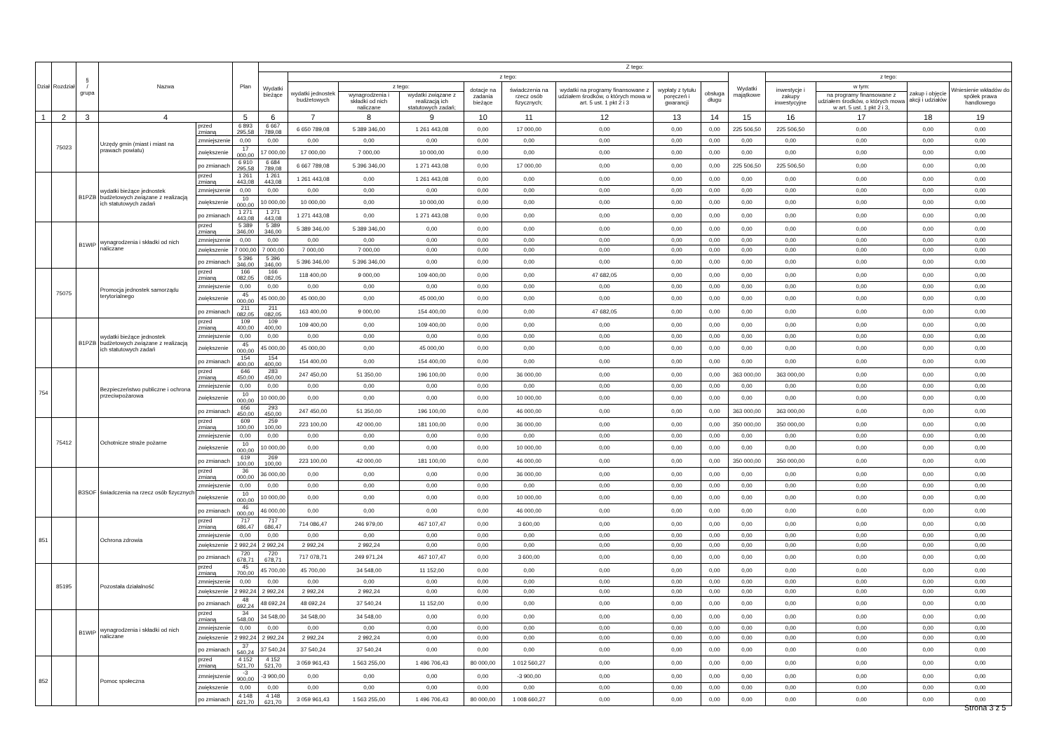| Dział | Rozdział | § / grupa | Nazwa | | Plan | Z tego: | | | | | | | | | | | | | |
| --- | --- | --- | --- | --- | --- | --- | --- | --- | --- | --- | --- | --- | --- | --- | --- | --- | --- | --- | --- |
| | | | | | | Wydatki bieżące | z tego: | | | | | | | | Wydatki majątkowe | z tego: | | | |
| | | | | | | | wydatki jednostek budżetowych | z tego: | | dotacje na zadania bieżące | świadczenia na rzecz osób fizycznych; | wydatki na programy finansowane z udziałem środków, o których mowa w art. 5 ust. 1 pkt 2 i 3 | wypłaty z tytułu poręczeń i gwarancji | obsługa długu | | inwestycje i zakupy inwestycyjne | w tym: | zakup i objęcie akcji i udziałów | Wniesienie wkładów do spółek prawa handlowego |
| | | | | | | | | wynagrodzenia i składki od nich naliczane | wydatki związane z realizacją ich statutowych zadań; | | | | | | | | na programy finansowane z udziałem środków, o których mowa w art. 5 ust. 1 pkt 2 i 3, | | |
| 1 | 2 | 3 | 4 | | 5 | 6 | 7 | 8 | 9 | 10 | 11 | 12 | 13 | 14 | 15 | 16 | 17 | 18 | 19 |
| | 75023 | | Urzędy gmin (miast i miast na prawach powiatu) | przed zmianą | 6 893 295,58 | 6 667 789,08 | 6 650 789,08 | 5 389 346,00 | 1 261 443,08 | 0,00 | 17 000,00 | 0,00 | 0,00 | 0,00 | 225 506,50 | 225 506,50 | 0,00 | 0,00 | 0,00 |
| | | | | zmniejszenie | 0,00 | 0,00 | 0,00 | 0,00 | 0,00 | 0,00 | 0,00 | 0,00 | 0,00 | 0,00 | 0,00 | 0,00 | 0,00 | 0,00 | 0,00 |
| | | | | zwiększenie | 17 000,00 | 17 000,00 | 17 000,00 | 7 000,00 | 10 000,00 | 0,00 | 0,00 | 0,00 | 0,00 | 0,00 | 0,00 | 0,00 | 0,00 | 0,00 | 0,00 |
| | | | | po zmianach | 6 910 295,58 | 6 684 789,08 | 6 667 789,08 | 5 396 346,00 | 1 271 443,08 | 0,00 | 17 000,00 | 0,00 | 0,00 | 0,00 | 225 506,50 | 225 506,50 | 0,00 | 0,00 | 0,00 |
| | | B1PZB | wydatki bieżące jednostek budżetowych związane z realizacją ich statutowych zadań | przed zmianą | 1 261 443,08 | 1 261 443,08 | 1 261 443,08 | 0,00 | 1 261 443,08 | 0,00 | 0,00 | 0,00 | 0,00 | 0,00 | 0,00 | 0,00 | 0,00 | 0,00 | 0,00 |
| | | | | zmniejszenie | 0,00 | 0,00 | 0,00 | 0,00 | 0,00 | 0,00 | 0,00 | 0,00 | 0,00 | 0,00 | 0,00 | 0,00 | 0,00 | 0,00 | 0,00 |
| | | | | zwiększenie | 10 000,00 | 10 000,00 | 10 000,00 | 0,00 | 10 000,00 | 0,00 | 0,00 | 0,00 | 0,00 | 0,00 | 0,00 | 0,00 | 0,00 | 0,00 | 0,00 |
| | | | | po zmianach | 1 271 443,08 | 1 271 443,08 | 1 271 443,08 | 0,00 | 1 271 443,08 | 0,00 | 0,00 | 0,00 | 0,00 | 0,00 | 0,00 | 0,00 | 0,00 | 0,00 | 0,00 |
| | | B1WIP | wynagrodzenia i składki od nich naliczane | przed zmianą | 5 389 346,00 | 5 389 346,00 | 5 389 346,00 | 5 389 346,00 | 0,00 | 0,00 | 0,00 | 0,00 | 0,00 | 0,00 | 0,00 | 0,00 | 0,00 | 0,00 | 0,00 |
| | | | | zmniejszenie | 0,00 | 0,00 | 0,00 | 0,00 | 0,00 | 0,00 | 0,00 | 0,00 | 0,00 | 0,00 | 0,00 | 0,00 | 0,00 | 0,00 | 0,00 |
| | | | | zwiększenie | 7 000,00 | 7 000,00 | 7 000,00 | 7 000,00 | 0,00 | 0,00 | 0,00 | 0,00 | 0,00 | 0,00 | 0,00 | 0,00 | 0,00 | 0,00 | 0,00 |
| | | | | po zmianach | 5 396 346,00 | 5 396 346,00 | 5 396 346,00 | 5 396 346,00 | 0,00 | 0,00 | 0,00 | 0,00 | 0,00 | 0,00 | 0,00 | 0,00 | 0,00 | 0,00 | 0,00 |
| | 75075 | | Promocja jednostek samorządu terytorialnego | przed zmianą | 166 082,05 | 166 082,05 | 118 400,00 | 9 000,00 | 109 400,00 | 0,00 | 0,00 | 47 682,05 | 0,00 | 0,00 | 0,00 | 0,00 | 0,00 | 0,00 | 0,00 |
| | | | | zmniejszenie | 0,00 | 0,00 | 0,00 | 0,00 | 0,00 | 0,00 | 0,00 | 0,00 | 0,00 | 0,00 | 0,00 | 0,00 | 0,00 | 0,00 | 0,00 |
| | | | | zwiększenie | 45 000,00 | 45 000,00 | 45 000,00 | 0,00 | 45 000,00 | 0,00 | 0,00 | 0,00 | 0,00 | 0,00 | 0,00 | 0,00 | 0,00 | 0,00 | 0,00 |
| | | | | po zmianach | 211 082,05 | 211 082,05 | 163 400,00 | 9 000,00 | 154 400,00 | 0,00 | 0,00 | 47 682,05 | 0,00 | 0,00 | 0,00 | 0,00 | 0,00 | 0,00 | 0,00 |
| | | B1PZB | wydatki bieżące jednostek budżetowych związane z realizacją ich statutowych zadań | przed zmianą | 109 400,00 | 109 400,00 | 109 400,00 | 0,00 | 109 400,00 | 0,00 | 0,00 | 0,00 | 0,00 | 0,00 | 0,00 | 0,00 | 0,00 | 0,00 | 0,00 |
| | | | | zmniejszenie | 0,00 | 0,00 | 0,00 | 0,00 | 0,00 | 0,00 | 0,00 | 0,00 | 0,00 | 0,00 | 0,00 | 0,00 | 0,00 | 0,00 | 0,00 |
| | | | | zwiększenie | 45 000,00 | 45 000,00 | 45 000,00 | 0,00 | 45 000,00 | 0,00 | 0,00 | 0,00 | 0,00 | 0,00 | 0,00 | 0,00 | 0,00 | 0,00 | 0,00 |
| | | | | po zmianach | 154 400,00 | 154 400,00 | 154 400,00 | 0,00 | 154 400,00 | 0,00 | 0,00 | 0,00 | 0,00 | 0,00 | 0,00 | 0,00 | 0,00 | 0,00 | 0,00 |
| 754 | | | Bezpieczeństwo publiczne i ochrona przeciwpożarowa | przed zmianą | 646 450,00 | 283 450,00 | 247 450,00 | 51 350,00 | 196 100,00 | 0,00 | 36 000,00 | 0,00 | 0,00 | 0,00 | 363 000,00 | 363 000,00 | 0,00 | 0,00 | 0,00 |
| | | | | zmniejszenie | 0,00 | 0,00 | 0,00 | 0,00 | 0,00 | 0,00 | 0,00 | 0,00 | 0,00 | 0,00 | 0,00 | 0,00 | 0,00 | 0,00 | 0,00 |
| | | | | zwiększenie | 10 000,00 | 10 000,00 | 0,00 | 0,00 | 0,00 | 0,00 | 10 000,00 | 0,00 | 0,00 | 0,00 | 0,00 | 0,00 | 0,00 | 0,00 | 0,00 |
| | | | | po zmianach | 656 450,00 | 293 450,00 | 247 450,00 | 51 350,00 | 196 100,00 | 0,00 | 46 000,00 | 0,00 | 0,00 | 0,00 | 363 000,00 | 363 000,00 | 0,00 | 0,00 | 0,00 |
| | 75412 | | Ochotnicze straże pożarne | przed zmianą | 609 100,00 | 259 100,00 | 223 100,00 | 42 000,00 | 181 100,00 | 0,00 | 36 000,00 | 0,00 | 0,00 | 0,00 | 350 000,00 | 350 000,00 | 0,00 | 0,00 | 0,00 |
| | | | | zmniejszenie | 0,00 | 0,00 | 0,00 | 0,00 | 0,00 | 0,00 | 0,00 | 0,00 | 0,00 | 0,00 | 0,00 | 0,00 | 0,00 | 0,00 | 0,00 |
| | | | | zwiększenie | 10 000,00 | 10 000,00 | 0,00 | 0,00 | 0,00 | 0,00 | 10 000,00 | 0,00 | 0,00 | 0,00 | 0,00 | 0,00 | 0,00 | 0,00 | 0,00 |
| | | | | po zmianach | 619 100,00 | 269 100,00 | 223 100,00 | 42 000,00 | 181 100,00 | 0,00 | 46 000,00 | 0,00 | 0,00 | 0,00 | 350 000,00 | 350 000,00 | 0,00 | 0,00 | 0,00 |
| | | B3SOF | świadczenia na rzecz osób fizycznych | przed zmianą | 36 000,00 | 36 000,00 | 0,00 | 0,00 | 0,00 | 0,00 | 36 000,00 | 0,00 | 0,00 | 0,00 | 0,00 | 0,00 | 0,00 | 0,00 | 0,00 |
| | | | | zmniejszenie | 0,00 | 0,00 | 0,00 | 0,00 | 0,00 | 0,00 | 0,00 | 0,00 | 0,00 | 0,00 | 0,00 | 0,00 | 0,00 | 0,00 | 0,00 |
| | | | | zwiększenie | 10 000,00 | 10 000,00 | 0,00 | 0,00 | 0,00 | 0,00 | 10 000,00 | 0,00 | 0,00 | 0,00 | 0,00 | 0,00 | 0,00 | 0,00 | 0,00 |
| | | | | po zmianach | 46 000,00 | 46 000,00 | 0,00 | 0,00 | 0,00 | 0,00 | 46 000,00 | 0,00 | 0,00 | 0,00 | 0,00 | 0,00 | 0,00 | 0,00 | 0,00 |
| 851 | | | Ochrona zdrowia | przed zmianą | 717 686,47 | 717 686,47 | 714 086,47 | 246 979,00 | 467 107,47 | 0,00 | 3 600,00 | 0,00 | 0,00 | 0,00 | 0,00 | 0,00 | 0,00 | 0,00 | 0,00 |
| | | | | zmniejszenie | 0,00 | 0,00 | 0,00 | 0,00 | 0,00 | 0,00 | 0,00 | 0,00 | 0,00 | 0,00 | 0,00 | 0,00 | 0,00 | 0,00 | 0,00 |
| | | | | zwiększenie | 2 992,24 | 2 992,24 | 2 992,24 | 2 992,24 | 0,00 | 0,00 | 0,00 | 0,00 | 0,00 | 0,00 | 0,00 | 0,00 | 0,00 | 0,00 | 0,00 |
| | | | | po zmianach | 720 678,71 | 720 678,71 | 717 078,71 | 249 971,24 | 467 107,47 | 0,00 | 3 600,00 | 0,00 | 0,00 | 0,00 | 0,00 | 0,00 | 0,00 | 0,00 | 0,00 |
| | 85195 | | Pozostała działalność | przed zmianą | 45 700,00 | 45 700,00 | 45 700,00 | 34 548,00 | 11 152,00 | 0,00 | 0,00 | 0,00 | 0,00 | 0,00 | 0,00 | 0,00 | 0,00 | 0,00 | 0,00 |
| | | | | zmniejszenie | 0,00 | 0,00 | 0,00 | 0,00 | 0,00 | 0,00 | 0,00 | 0,00 | 0,00 | 0,00 | 0,00 | 0,00 | 0,00 | 0,00 | 0,00 |
| | | | | zwiększenie | 2 992,24 | 2 992,24 | 2 992,24 | 2 992,24 | 0,00 | 0,00 | 0,00 | 0,00 | 0,00 | 0,00 | 0,00 | 0,00 | 0,00 | 0,00 | 0,00 |
| | | | | po zmianach | 48 692,24 | 48 692,24 | 48 692,24 | 37 540,24 | 11 152,00 | 0,00 | 0,00 | 0,00 | 0,00 | 0,00 | 0,00 | 0,00 | 0,00 | 0,00 | 0,00 |
| | | B1WIP | wynagrodzenia i składki od nich naliczane | przed zmianą | 34 548,00 | 34 548,00 | 34 548,00 | 34 548,00 | 0,00 | 0,00 | 0,00 | 0,00 | 0,00 | 0,00 | 0,00 | 0,00 | 0,00 | 0,00 | 0,00 |
| | | | | zmniejszenie | 0,00 | 0,00 | 0,00 | 0,00 | 0,00 | 0,00 | 0,00 | 0,00 | 0,00 | 0,00 | 0,00 | 0,00 | 0,00 | 0,00 | 0,00 |
| | | | | zwiększenie | 2 992,24 | 2 992,24 | 2 992,24 | 2 992,24 | 0,00 | 0,00 | 0,00 | 0,00 | 0,00 | 0,00 | 0,00 | 0,00 | 0,00 | 0,00 | 0,00 |
| | | | | po zmianach | 37 540,24 | 37 540,24 | 37 540,24 | 37 540,24 | 0,00 | 0,00 | 0,00 | 0,00 | 0,00 | 0,00 | 0,00 | 0,00 | 0,00 | 0,00 | 0,00 |
| 852 | | | Pomoc społeczna | przed zmianą | 4 152 521,70 | 4 152 521,70 | 3 059 961,43 | 1 563 255,00 | 1 496 706,43 | 80 000,00 | 1 012 560,27 | 0,00 | 0,00 | 0,00 | 0,00 | 0,00 | 0,00 | 0,00 | 0,00 |
| | | | | zmniejszenie | -3 900,00 | -3 900,00 | 0,00 | 0,00 | 0,00 | 0,00 | -3 900,00 | 0,00 | 0,00 | 0,00 | 0,00 | 0,00 | 0,00 | 0,00 | 0,00 |
| | | | | zwiększenie | 0,00 | 0,00 | 0,00 | 0,00 | 0,00 | 0,00 | 0,00 | 0,00 | 0,00 | 0,00 | 0,00 | 0,00 | 0,00 | 0,00 | 0,00 |
| | | | | po zmianach | 4 148 621,70 | 4 148 621,70 | 3 059 961,43 | 1 563 255,00 | 1 496 706,43 | 80 000,00 | 1 008 660,27 | 0,00 | 0,00 | 0,00 | 0,00 | 0,00 | 0,00 | 0,00 | 0,00 |
Strona 3 z 5